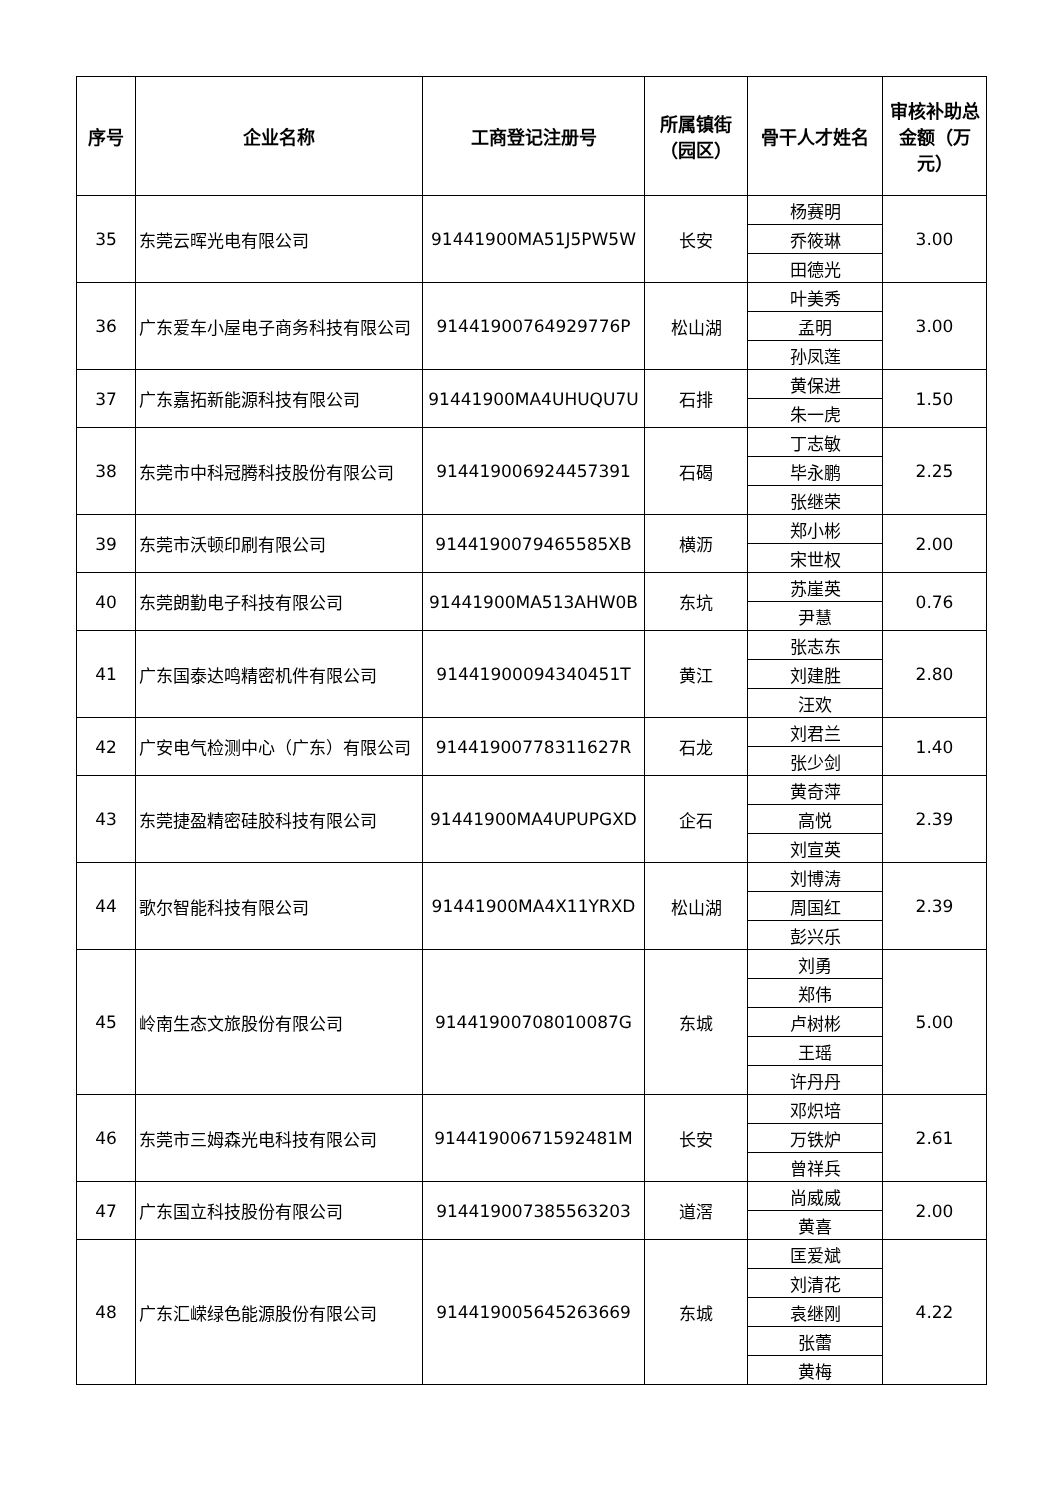| 序号 | 企业名称 | 工商登记注册号 | 所属镇街（园区） | 骨干人才姓名 | 审核补助总金额（万元） |
| --- | --- | --- | --- | --- | --- |
| 35 | 东莞云晖光电有限公司 | 91441900MA51J5PW5W | 长安 | 杨赛明 | 3.00 |
| | | | | 乔筱琳 | |
| | | | | 田德光 | |
| 36 | 广东爱车小屋电子商务科技有限公司 | 91441900764929776P | 松山湖 | 叶美秀 | 3.00 |
| | | | | 孟明 | |
| | | | | 孙凤莲 | |
| 37 | 广东嘉拓新能源科技有限公司 | 91441900MA4UHUQU7U | 石排 | 黄保进 | 1.50 |
| | | | | 朱一虎 | |
| 38 | 东莞市中科冠腾科技股份有限公司 | 914419006924457391 | 石碣 | 丁志敏 | 2.25 |
| | | | | 毕永鹏 | |
| | | | | 张继荣 | |
| 39 | 东莞市沃顿印刷有限公司 | 9144190079465585XB | 横沥 | 郑小彬 | 2.00 |
| | | | | 宋世权 | |
| 40 | 东莞朗勤电子科技有限公司 | 91441900MA513AHW0B | 东坑 | 苏崖英 | 0.76 |
| | | | | 尹慧 | |
| 41 | 广东国泰达鸣精密机件有限公司 | 91441900094340451T | 黄江 | 张志东 | 2.80 |
| | | | | 刘建胜 | |
| | | | | 汪欢 | |
| 42 | 广安电气检测中心（广东）有限公司 | 91441900778311627R | 石龙 | 刘君兰 | 1.40 |
| | | | | 张少剑 | |
| 43 | 东莞捷盈精密硅胶科技有限公司 | 91441900MA4UPUPGXD | 企石 | 黄奇萍 | 2.39 |
| | | | | 高悦 | |
| | | | | 刘宣英 | |
| 44 | 歌尔智能科技有限公司 | 91441900MA4X11YRXD | 松山湖 | 刘博涛 | 2.39 |
| | | | | 周国红 | |
| | | | | 彭兴乐 | |
| 45 | 岭南生态文旅股份有限公司 | 91441900708010087G | 东城 | 刘勇 | 5.00 |
| | | | | 郑伟 | |
| | | | | 卢树彬 | |
| | | | | 王瑶 | |
| | | | | 许丹丹 | |
| 46 | 东莞市三姆森光电科技有限公司 | 91441900671592481M | 长安 | 邓炽培 | 2.61 |
| | | | | 万铁炉 | |
| | | | | 曾祥兵 | |
| 47 | 广东国立科技股份有限公司 | 914419007385563203 | 道滘 | 尚威威 | 2.00 |
| | | | | 黄喜 | |
| 48 | 广东汇嵘绿色能源股份有限公司 | 914419005645263669 | 东城 | 匡爱斌 | 4.22 |
| | | | | 刘清花 | |
| | | | | 袁继刚 | |
| | | | | 张蕾 | |
| | | | | 黄梅 | |